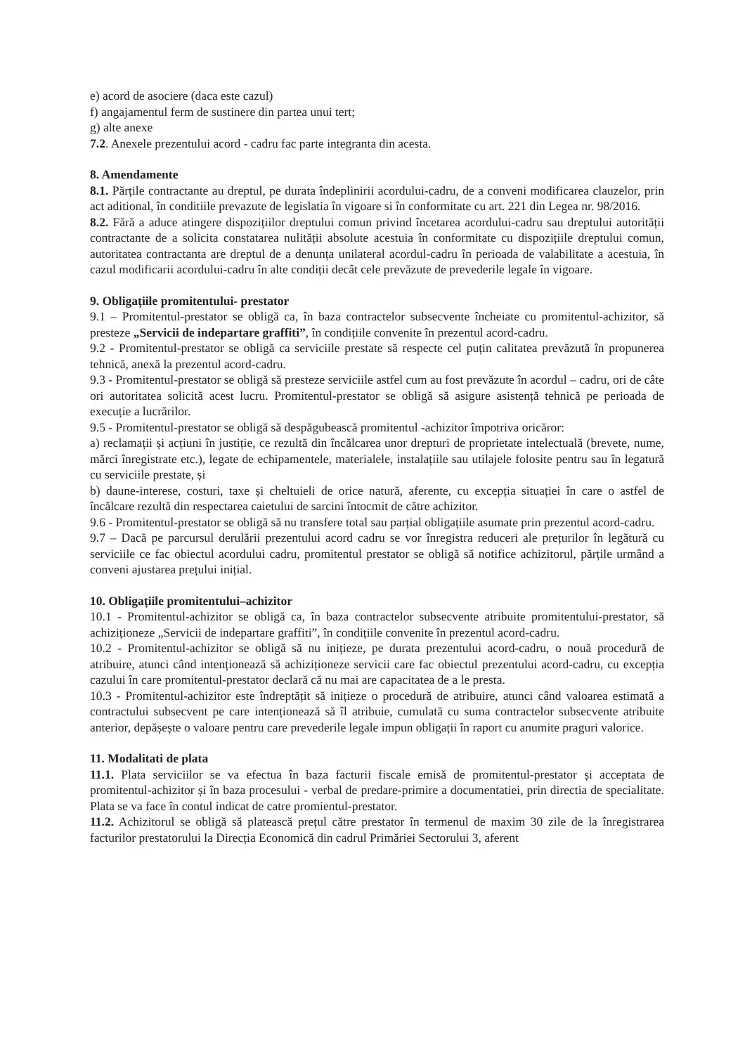e) acord de asociere (daca este cazul)
f) angajamentul ferm de sustinere din partea unui tert;
g) alte anexe
7.2. Anexele prezentului acord - cadru fac parte integranta din acesta.
8. Amendamente
8.1. Părțile contractante au dreptul, pe durata îndeplinirii acordului-cadru, de a conveni modificarea clauzelor, prin act aditional, în conditiile prevazute de legislatia în vigoare si în conformitate cu art. 221 din Legea nr. 98/2016.
8.2. Fără a aduce atingere dispozițiilor dreptului comun privind încetarea acordului-cadru sau dreptului autorității contractante de a solicita constatarea nulității absolute acestuia în conformitate cu dispozițiile dreptului comun, autoritatea contractanta are dreptul de a denunța unilateral acordul-cadru în perioada de valabilitate a acestuia, în cazul modificarii acordului-cadru în alte condiții decât cele prevăzute de prevederile legale în vigoare.
9. Obligațiile promitentului- prestator
9.1 – Promitentul-prestator se obligă ca, în baza contractelor subsecvente încheiate cu promitentul-achizitor, să presteze „Servicii de indepartare graffiti”, în condițiile convenite în prezentul acord-cadru.
9.2 - Promitentul-prestator se obligă ca serviciile prestate să respecte cel puțin calitatea prevăzută în propunerea tehnică, anexă la prezentul acord-cadru.
9.3 - Promitentul-prestator se obligă să presteze serviciile astfel cum au fost prevăzute în acordul – cadru, ori de câte ori autoritatea solicită acest lucru. Promitentul-prestator se obligă să asigure asistență tehnică pe perioada de execuție a lucrărilor.
9.5 - Promitentul-prestator se obligă să despăgubească promitentul -achizitor împotriva oricăror:
a) reclamații și acțiuni în justiție, ce rezultă din încălcarea unor drepturi de proprietate intelectuală (brevete, nume, mărci înregistrate etc.), legate de echipamentele, materialele, instalațiile sau utilajele folosite pentru sau în legatură cu serviciile prestate, și
b) daune-interese, costuri, taxe și cheltuieli de orice natură, aferente, cu excepția situației în care o astfel de încălcare rezultă din respectarea caietului de sarcini întocmit de către achizitor.
9.6 - Promitentul-prestator se obligă să nu transfere total sau parțial obligațiile asumate prin prezentul acord-cadru.
9.7 – Dacă pe parcursul derulării prezentului acord cadru se vor înregistra reduceri ale prețurilor în legătură cu serviciile ce fac obiectul acordului cadru, promitentul prestator se obligă să notifice achizitorul, părțile urmând a conveni ajustarea prețului inițial.
10. Obligațiile promitentului–achizitor
10.1 - Promitentul-achizitor se obligă ca, în baza contractelor subsecvente atribuite promitentului-prestator, să achiziționeze „Servicii de indepartare graffiti”, în condițiile convenite în prezentul acord-cadru.
10.2 - Promitentul-achizitor se obligă să nu inițieze, pe durata prezentului acord-cadru, o nouă procedură de atribuire, atunci când intenționează să achiziționeze servicii care fac obiectul prezentului acord-cadru, cu excepția cazului în care promitentul-prestator declară că nu mai are capacitatea de a le presta.
10.3 - Promitentul-achizitor este îndreptățit să inițieze o procedură de atribuire, atunci când valoarea estimată a contractului subsecvent pe care intenționează să îl atribuie, cumulată cu suma contractelor subsecvente atribuite anterior, depășește o valoare pentru care prevederile legale impun obligații în raport cu anumite praguri valorice.
11. Modalitati de plata
11.1. Plata serviciilor se va efectua în baza facturii fiscale emisă de promitentul-prestator și acceptata de promitentul-achizitor și în baza procesului - verbal de predare-primire a documentatiei, prin directia de specialitate. Plata se va face în contul indicat de catre promientul-prestator.
11.2. Achizitorul se obligă să platească prețul către prestator în termenul de maxim 30 zile de la înregistrarea facturilor prestatorului la Direcția Economică din cadrul Primăriei Sectorului 3, aferent